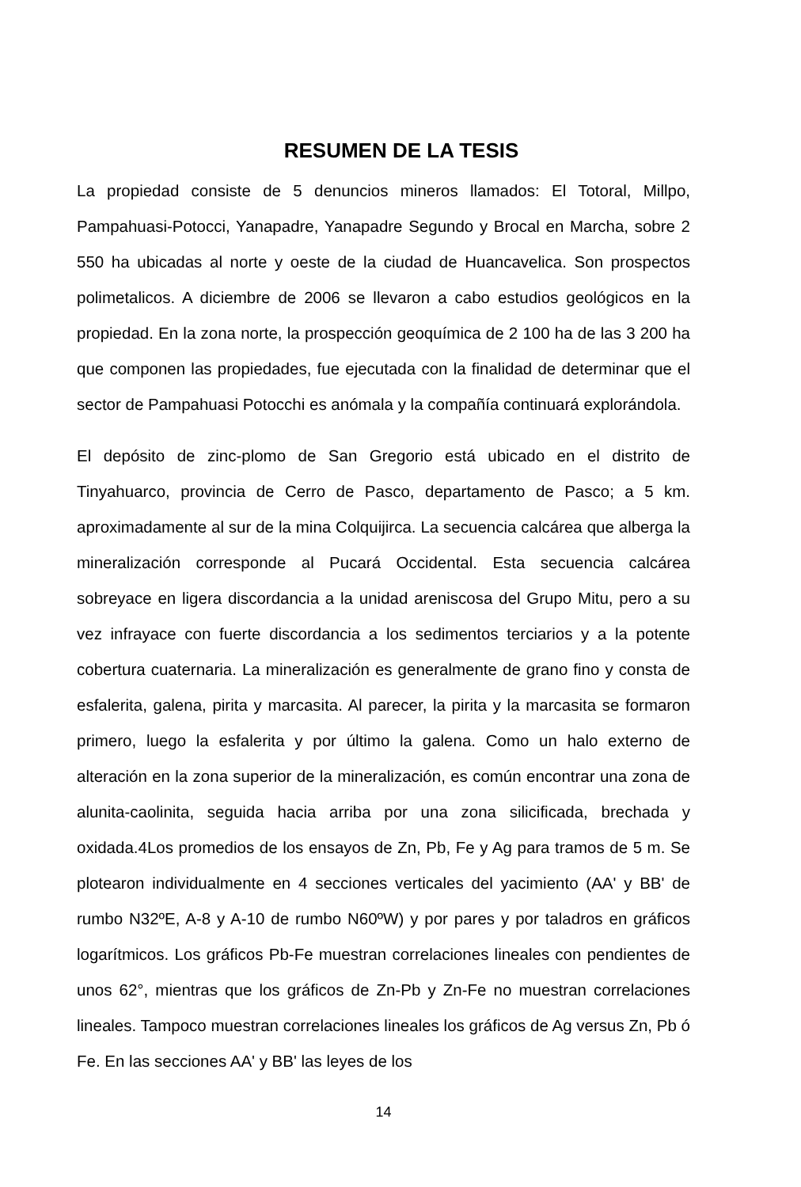RESUMEN DE LA TESIS
La propiedad consiste de 5 denuncios mineros llamados: El Totoral, Millpo, Pampahuasi-Potocci, Yanapadre, Yanapadre Segundo y Brocal en Marcha, sobre 2 550 ha ubicadas al norte y oeste de la ciudad de Huancavelica. Son prospectos polimetalicos. A diciembre de 2006 se llevaron a cabo estudios geológicos en la propiedad. En la zona norte, la prospección geoquímica de 2 100 ha de las 3 200 ha que componen las propiedades, fue ejecutada con la finalidad de determinar que el sector de Pampahuasi Potocchi es anómala y la compañía continuará explorándola.
El depósito de zinc-plomo de San Gregorio está ubicado en el distrito de Tinyahuarco, provincia de Cerro de Pasco, departamento de Pasco; a 5 km. aproximadamente al sur de la mina Colquijirca. La secuencia calcárea que alberga la mineralización corresponde al Pucará Occidental. Esta secuencia calcárea sobreyace en ligera discordancia a la unidad areniscosa del Grupo Mitu, pero a su vez infrayace con fuerte discordancia a los sedimentos terciarios y a la potente cobertura cuaternaria. La mineralización es generalmente de grano fino y consta de esfalerita, galena, pirita y marcasita. Al parecer, la pirita y la marcasita se formaron primero, luego la esfalerita y por último la galena. Como un halo externo de alteración en la zona superior de la mineralización, es común encontrar una zona de alunita-caolinita, seguida hacia arriba por una zona silicificada, brechada y oxidada.4Los promedios de los ensayos de Zn, Pb, Fe y Ag para tramos de 5 m. Se plotearon individualmente en 4 secciones verticales del yacimiento (AA' y BB' de rumbo N32ºE, A-8 y A-10 de rumbo N60ºW) y por pares y por taladros en gráficos logarítmicos. Los gráficos Pb-Fe muestran correlaciones lineales con pendientes de unos 62°, mientras que los gráficos de Zn-Pb y Zn-Fe no muestran correlaciones lineales. Tampoco muestran correlaciones lineales los gráficos de Ag versus Zn, Pb ó Fe. En las secciones AA' y BB' las leyes de los
14